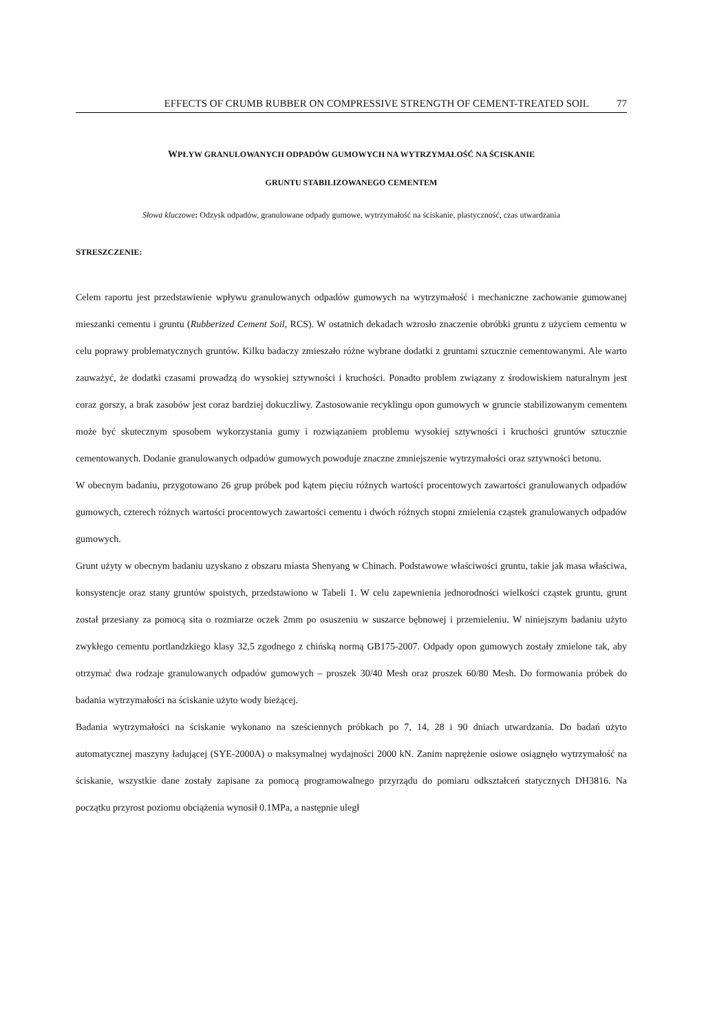EFFECTS OF CRUMB RUBBER ON COMPRESSIVE STRENGTH OF CEMENT-TREATED SOIL 77
WPŁYW GRANULOWANYCH ODPADÓW GUMOWYCH NA WYTRZYMAŁOŚĆ NA ŚCISKANIE
GRUNTU STABILIZOWANEGO CEMENTEM
Słowa kluczowe: Odzysk odpadów, granulowane odpady gumowe, wytrzymałość na ściskanie, plastyczność, czas utwardzania
STRESZCZENIE:
Celem raportu jest przedstawienie wpływu granulowanych odpadów gumowych na wytrzymałość i mechaniczne zachowanie gumowanej mieszanki cementu i gruntu (Rubberized Cement Soil, RCS). W ostatnich dekadach wzrosło znaczenie obróbki gruntu z użyciem cementu w celu poprawy problematycznych gruntów. Kilku badaczy zmieszało różne wybrane dodatki z gruntami sztucznie cementowanymi. Ale warto zauważyć, że dodatki czasami prowadzą do wysokiej sztywności i kruchości. Ponadto problem związany z środowiskiem naturalnym jest coraz gorszy, a brak zasobów jest coraz bardziej dokuczliwy. Zastosowanie recyklingu opon gumowych w gruncie stabilizowanym cementem może być skutecznym sposobem wykorzystania gumy i rozwiązaniem problemu wysokiej sztywności i kruchości gruntów sztucznie cementowanych. Dodanie granulowanych odpadów gumowych powoduje znaczne zmniejszenie wytrzymałości oraz sztywności betonu.
W obecnym badaniu, przygotowano 26 grup próbek pod kątem pięciu różnych wartości procentowych zawartości granulowanych odpadów gumowych, czterech różnych wartości procentowych zawartości cementu i dwóch różnych stopni zmielenia cząstek granulowanych odpadów gumowych.
Grunt użyty w obecnym badaniu uzyskano z obszaru miasta Shenyang w Chinach. Podstawowe właściwości gruntu, takie jak masa właściwa, konsystencje oraz stany gruntów spoistych, przedstawiono w Tabeli 1. W celu zapewnienia jednorodności wielkości cząstek gruntu, grunt został przesiany za pomocą sita o rozmiarze oczek 2mm po osuszeniu w suszarce bębnowej i przemieleniu. W niniejszym badaniu użyto zwykłego cementu portlandzkiego klasy 32,5 zgodnego z chińską normą GB175-2007. Odpady opon gumowych zostały zmielone tak, aby otrzymać dwa rodzaje granulowanych odpadów gumowych – proszek 30/40 Mesh oraz proszek 60/80 Mesh. Do formowania próbek do badania wytrzymałości na ściskanie użyto wody bieżącej.
Badania wytrzymałości na ściskanie wykonano na sześciennych próbkach po 7, 14, 28 i 90 dniach utwardzania. Do badań użyto automatycznej maszyny ładującej (SYE-2000A) o maksymalnej wydajności 2000 kN. Zanim naprężenie osiowe osiągnęło wytrzymałość na ściskanie, wszystkie dane zostały zapisane za pomocą programowalnego przyrządu do pomiaru odkształceń statycznych DH3816. Na początku przyrost poziomu obciążenia wynosił 0.1MPa, a następnie uległ